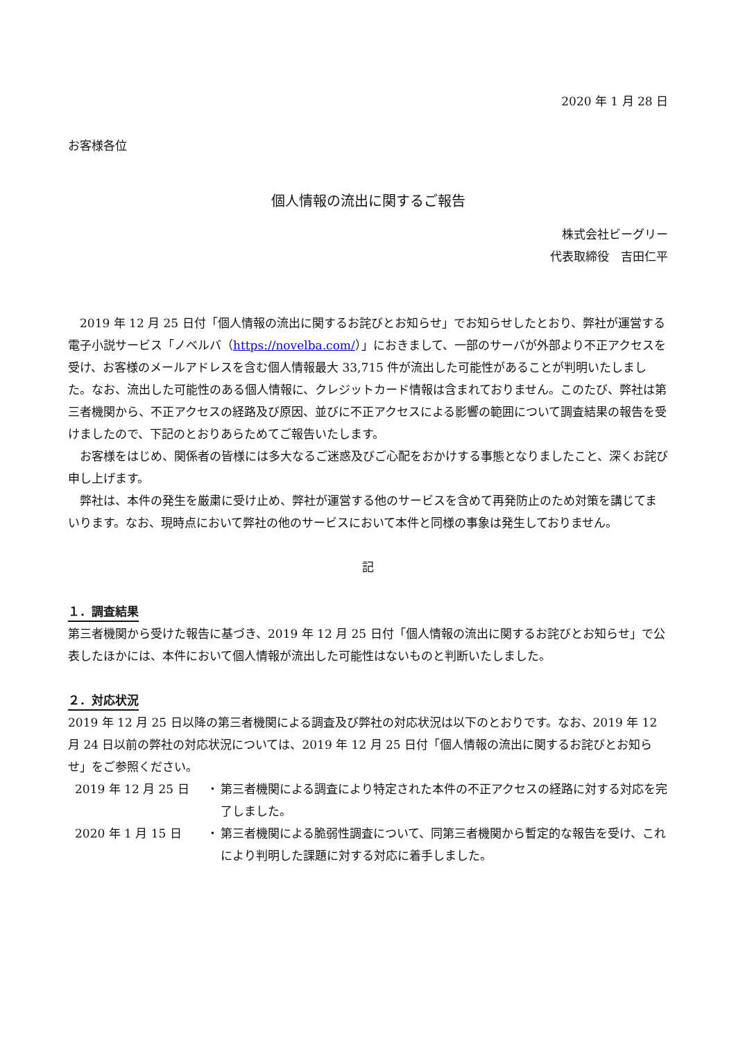2020 年 1 月 28 日
お客様各位
個人情報の流出に関するご報告
株式会社ビーグリー
代表取締役　吉田仁平
2019 年 12 月 25 日付「個人情報の流出に関するお詫びとお知らせ」でお知らせしたとおり、弊社が運営する電子小説サービス「ノベルバ（https://novelba.com/）」におきまして、一部のサーバが外部より不正アクセスを受け、お客様のメールアドレスを含む個人情報最大 33,715 件が流出した可能性があることが判明いたしました。なお、流出した可能性のある個人情報に、クレジットカード情報は含まれておりません。このたび、弊社は第三者機関から、不正アクセスの経路及び原因、並びに不正アクセスによる影響の範囲について調査結果の報告を受けましたので、下記のとおりあらためてご報告いたします。
お客様をはじめ、関係者の皆様には多大なるご迷惑及びご心配をおかけする事態となりましたこと、深くお詫び申し上げます。
弊社は、本件の発生を厳粛に受け止め、弊社が運営する他のサービスを含めて再発防止のため対策を講じてまいります。なお、現時点において弊社の他のサービスにおいて本件と同様の事象は発生しておりません。
記
１．調査結果
第三者機関から受けた報告に基づき、2019 年 12 月 25 日付「個人情報の流出に関するお詫びとお知らせ」で公表したほかには、本件において個人情報が流出した可能性はないものと判断いたしました。
２．対応状況
2019 年 12 月 25 日以降の第三者機関による調査及び弊社の対応状況は以下のとおりです。なお、2019 年 12 月 24 日以前の弊社の対応状況については、2019 年 12 月 25 日付「個人情報の流出に関するお詫びとお知らせ」をご参照ください。
| 2019 年 12 月 25 日 | ・ | 第三者機関による調査により特定された本件の不正アクセスの経路に対する対応を完了しました。 |
| 2020 年 1 月 15 日 | ・ | 第三者機関による脆弱性調査について、同第三者機関から暫定的な報告を受け、これにより判明した課題に対する対応に着手しました。 |